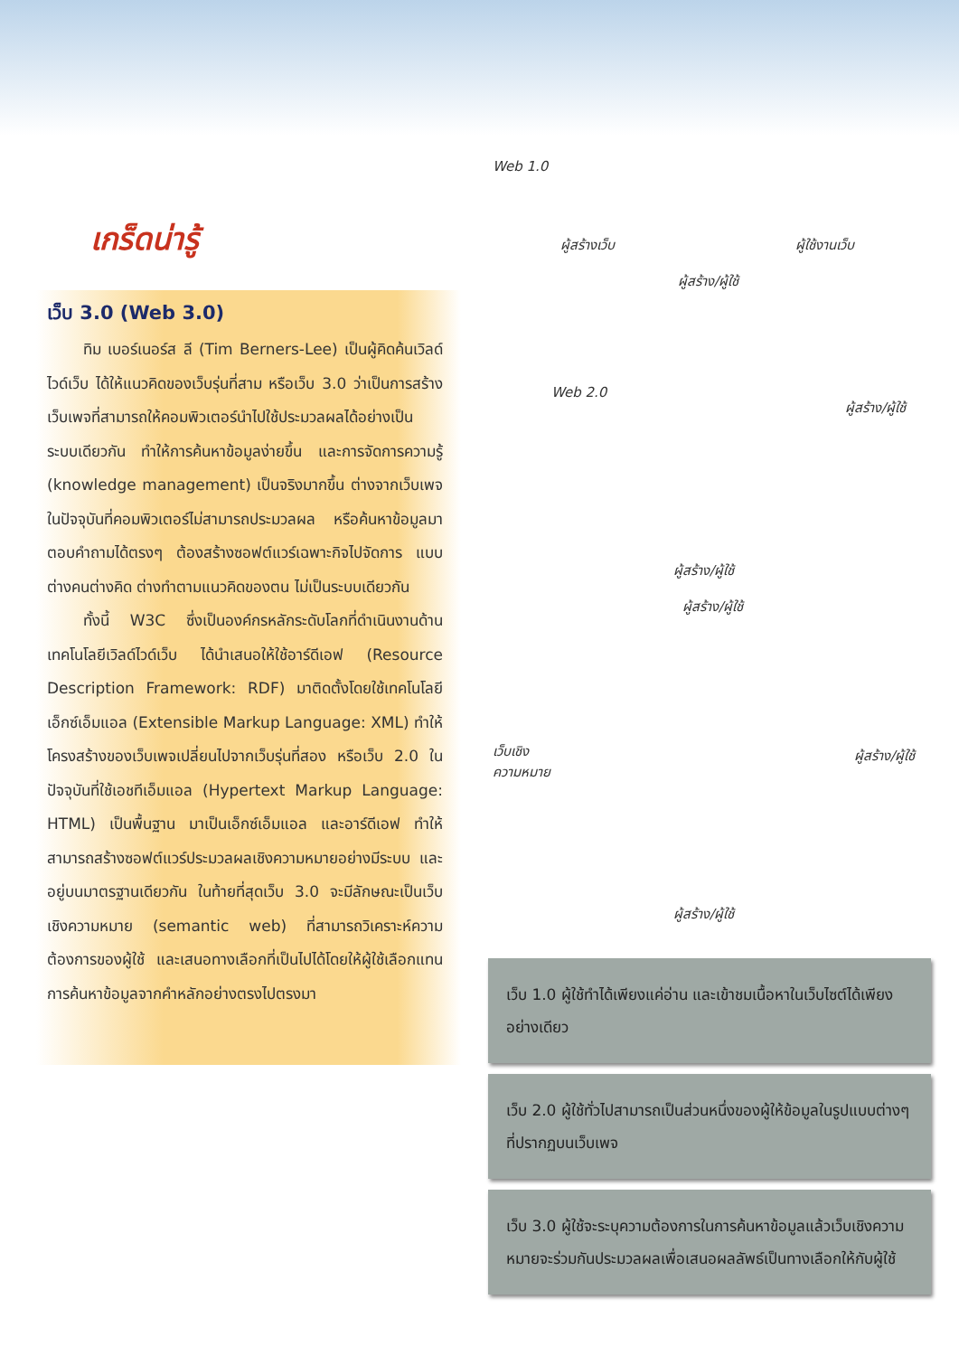เกร็ดน่ารู้
เว็บ 3.0 (Web 3.0)
ทิม เบอร์เนอร์ส ลี (Tim Berners-Lee) เป็นผู้คิดค้นเวิลด์ไวด์เว็บ ได้ให้แนวคิดของเว็บรุ่นที่สาม หรือเว็บ 3.0 ว่าเป็นการสร้างเว็บเพจที่สามารถให้คอมพิวเตอร์นำไปใช้ประมวลผลได้อย่างเป็นระบบเดียวกัน ทำให้การค้นหาข้อมูลง่ายขึ้น และการจัดการความรู้ (knowledge management) เป็นจริงมากขึ้น ต่างจากเว็บเพจในปัจจุบันที่คอมพิวเตอร์ไม่สามารถประมวลผล หรือค้นหาข้อมูลมาตอบคำถามได้ตรงๆ ต้องสร้างซอฟต์แวร์เฉพาะกิจไปจัดการ แบบต่างคนต่างคิด ต่างทำตามแนวคิดของตน ไม่เป็นระบบเดียวกัน
ทั้งนี้ W3C ซึ่งเป็นองค์กรหลักระดับโลกที่ดำเนินงานด้านเทคโนโลยีเวิลด์ไวด์เว็บ ได้นำเสนอให้ใช้อาร์ดีเอฟ (Resource Description Framework: RDF) มาติดตั้งโดยใช้เทคโนโลยีเอ็กซ์เอ็มแอล (Extensible Markup Language: XML) ทำให้โครงสร้างของเว็บเพจเปลี่ยนไปจากเว็บรุ่นที่สอง หรือเว็บ 2.0 ในปัจจุบันที่ใช้เอชทีเอ็มแอล (Hypertext Markup Language: HTML) เป็นพื้นฐาน มาเป็นเอ็กซ์เอ็มแอล และอาร์ดีเอฟ ทำให้สามารถสร้างซอฟต์แวร์ประมวลผลเชิงความหมายอย่างมีระบบ และอยู่บนมาตรฐานเดียวกัน ในท้ายที่สุดเว็บ 3.0 จะมีลักษณะเป็นเว็บเชิงความหมาย (semantic web) ที่สามารถวิเคราะห์ความต้องการของผู้ใช้ และเสนอทางเลือกที่เป็นไปได้โดยให้ผู้ใช้เลือกแทนการค้นหาข้อมูลจากคำหลักอย่างตรงไปตรงมา
Web 1.0
ผู้สร้างเว็บ ผู้ใช้งานเว็บ
ผู้สร้าง/ผู้ใช้
Web 2.0
ผู้สร้าง/ผู้ใช้
ผู้สร้าง/ผู้ใช้
ผู้สร้าง/ผู้ใช้
เว็บเชิง
ความหมาย
ผู้สร้าง/ผู้ใช้
ผู้สร้าง/ผู้ใช้
เว็บ 1.0 ผู้ใช้ทำได้เพียงแค่อ่าน และเข้าชมเนื้อหาในเว็บไซต์ได้เพียงอย่างเดียว
เว็บ 2.0 ผู้ใช้ทั่วไปสามารถเป็นส่วนหนึ่งของผู้ให้ข้อมูลในรูปแบบต่างๆ ที่ปรากฏบนเว็บเพจ
เว็บ 3.0 ผู้ใช้จะระบุความต้องการในการค้นหาข้อมูลแล้วเว็บเชิงความหมายจะร่วมกันประมวลผลเพื่อเสนอผลลัพธ์เป็นทางเลือกให้กับผู้ใช้